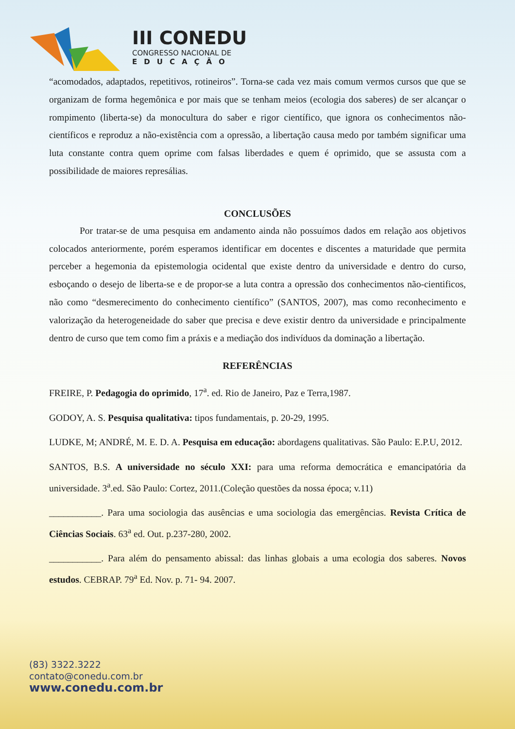III CONEDU
CONGRESSO NACIONAL DE
EDUCAÇÃO
“acomodados, adaptados, repetitivos, rotineiros”. Torna-se cada vez mais comum vermos cursos que que se organizam de forma hegemônica e por mais que se tenham meios (ecologia dos saberes) de ser alcançar o rompimento (liberta-se) da monocultura do saber e rigor científico, que ignora os conhecimentos não-científicos e reproduz a não-existência com a opressão, a libertação causa medo por também significar uma luta constante contra quem oprime com falsas liberdades e quem é oprimido, que se assusta com a possibilidade de maiores represálias.
CONCLUSÕES
Por tratar-se de uma pesquisa em andamento ainda não possuímos dados em relação aos objetivos colocados anteriormente, porém esperamos identificar em docentes e discentes a maturidade que permita perceber a hegemonia da epistemologia ocidental que existe dentro da universidade e dentro do curso, esboçando o desejo de liberta-se e de propor-se a luta contra a opressão dos conhecimentos não-cientificos, não como “desmerecimento do conhecimento científico” (SANTOS, 2007), mas como reconhecimento e valorização da heterogeneidade do saber que precisa e deve existir dentro da universidade e principalmente dentro de curso que tem como fim a práxis e a mediação dos indivíduos da dominação a libertação.
REFERÊNCIAS
FREIRE, P. Pedagogia do oprimido, 17<sup>a</sup>. ed. Rio de Janeiro, Paz e Terra,1987.
GODOY, A. S. Pesquisa qualitativa: tipos fundamentais, p. 20-29, 1995.
LUDKE, M; ANDRÉ, M. E. D. A. Pesquisa em educação: abordagens qualitativas. São Paulo: E.P.U, 2012.
SANTOS, B.S. A universidade no século XXI: para uma reforma democrática e emancipatória da universidade. 3<sup>a</sup>.ed. São Paulo: Cortez, 2011.(Coleção questões da nossa época; v.11)
___________. Para uma sociologia das ausências e uma sociologia das emergências. Revista Crítica de Ciências Sociais. 63<sup>a</sup> ed. Out. p.237-280, 2002.
___________. Para além do pensamento abissal: das linhas globais a uma ecologia dos saberes. Novos estudos. CEBRAP. 79<sup>a</sup> Ed. Nov. p. 71- 94. 2007.
(83) 3322.3222
contato@conedu.com.br
www.conedu.com.br